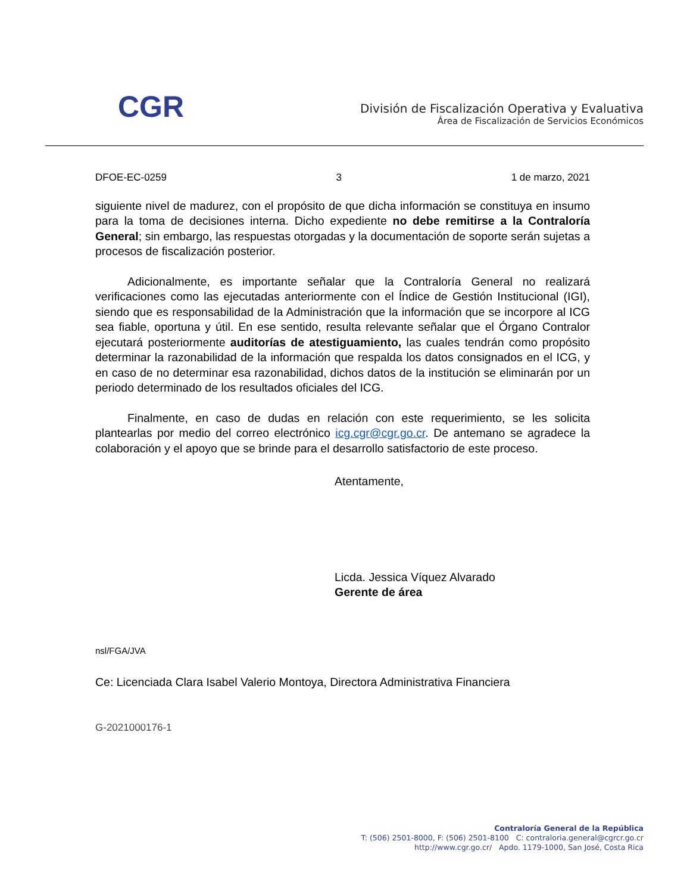CGR
División de Fiscalización Operativa y Evaluativa
Área de Fiscalización de Servicios Económicos
DFOE-EC-0259 3 1 de marzo, 2021
siguiente nivel de madurez, con el propósito de que dicha información se constituya en insumo para la toma de decisiones interna. Dicho expediente no debe remitirse a la Contraloría General; sin embargo, las respuestas otorgadas y la documentación de soporte serán sujetas a procesos de fiscalización posterior.
Adicionalmente, es importante señalar que la Contraloría General no realizará verificaciones como las ejecutadas anteriormente con el Índice de Gestión Institucional (IGI), siendo que es responsabilidad de la Administración que la información que se incorpore al ICG sea fiable, oportuna y útil. En ese sentido, resulta relevante señalar que el Órgano Contralor ejecutará posteriormente auditorías de atestiguamiento, las cuales tendrán como propósito determinar la razonabilidad de la información que respalda los datos consignados en el ICG, y en caso de no determinar esa razonabilidad, dichos datos de la institución se eliminarán por un periodo determinado de los resultados oficiales del ICG.
Finalmente, en caso de dudas en relación con este requerimiento, se les solicita plantearlas por medio del correo electrónico icg.cgr@cgr.go.cr. De antemano se agradece la colaboración y el apoyo que se brinde para el desarrollo satisfactorio de este proceso.
Atentamente,
Licda. Jessica Víquez Alvarado
Gerente de área
nsl/FGA/JVA
Ce: Licenciada Clara Isabel Valerio Montoya, Directora Administrativa Financiera
G-2021000176-1
Contraloría General de la República
T: (506) 2501-8000, F: (506) 2501-8100 C: contraloria.general@cgrcr.go.cr
http://www.cgr.go.cr/ Apdo. 1179-1000, San José, Costa Rica